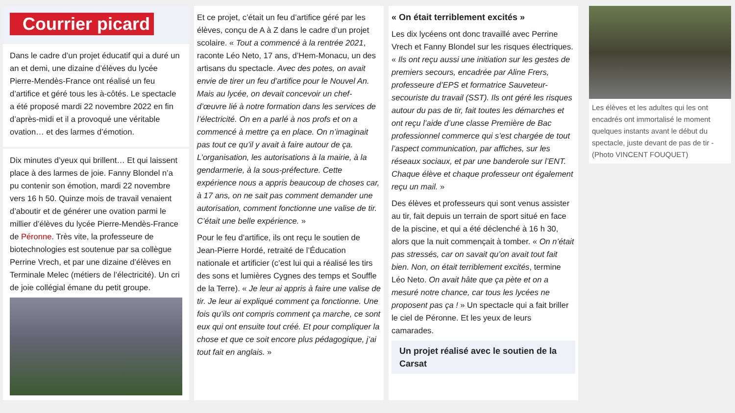Courrier picard
Dans le cadre d’un projet éducatif qui a duré un an et demi, une dizaine d’élèves du lycée Pierre-Mendès-France ont réalisé un feu d’artifice et géré tous les à-côtés. Le spectacle a été proposé mardi 22 novembre 2022 en fin d’après-midi et il a provoqué une véritable ovation… et des larmes d’émotion.
Dix minutes d’yeux qui brillent… Et qui laissent place à des larmes de joie. Fanny Blondel n’a pu contenir son émotion, mardi 22 novembre vers 16 h 50. Quinze mois de travail venaient d’aboutir et de générer une ovation parmi le millier d’élèves du lycée Pierre-Mendès-France de Péronne. Très vite, la professeure de biotechnologies est soutenue par sa collègue Perrine Vrech, et par une dizaine d’élèves en Terminale Melec (métiers de l’électricité). Un cri de joie collégial émane du petit groupe.
Et ce projet, c’était un feu d’artifice géré par les élèves, conçu de A à Z dans le cadre d’un projet scolaire. « Tout a commencé à la rentrée 2021, raconte Léo Neto, 17 ans, d’Hem-Monacu, un des artisans du spectacle. Avec des potes, on avait envie de tirer un feu d’artifice pour le Nouvel An. Mais au lycée, on devait concevoir un chef-d’œuvre lié à notre formation dans les services de l’électricité. On en a parlé à nos profs et on a commencé à mettre ça en place. On n’imaginait pas tout ce qu’il y avait à faire autour de ça. L’organisation, les autorisations à la mairie, à la gendarmerie, à la sous-préfecture. Cette expérience nous a appris beaucoup de choses car, à 17 ans, on ne sait pas comment demander une autorisation, comment fonctionne une valise de tir. C’était une belle expérience. »
Pour le feu d’artifice, ils ont reçu le soutien de Jean-Pierre Hordé, retraité de l’Éducation nationale et artificier (c’est lui qui a réalisé les tirs des sons et lumières Cygnes des temps et Souffle de la Terre). « Je leur ai appris à faire une valise de tir. Je leur ai expliqué comment ça fonctionne. Une fois qu’ils ont compris comment ça marche, ce sont eux qui ont ensuite tout créé. Et pour compliquer la chose et que ce soit encore plus pédagogique, j’ai tout fait en anglais. »
« On était terriblement excités »
Les dix lycéens ont donc travaillé avec Perrine Vrech et Fanny Blondel sur les risques électriques. « Ils ont reçu aussi une initiation sur les gestes de premiers secours, encadrée par Aline Frers, professeure d’EPS et formatrice Sauveteur-secouriste du travail (SST). Ils ont géré les risques autour du pas de tir, fait toutes les démarches et ont reçu l’aide d’une classe Première de Bac professionnel commerce qui s’est chargée de tout l’aspect communication, par affiches, sur les réseaux sociaux, et par une banderole sur l’ENT. Chaque élève et chaque professeur ont également reçu un mail. »
Des élèves et professeurs qui sont venus assister au tir, fait depuis un terrain de sport situé en face de la piscine, et qui a été déclenché à 16 h 30, alors que la nuit commençait à tomber. « On n’était pas stressés, car on savait qu’on avait tout fait bien. Non, on était terriblement excités, termine Léo Neto. On avait hâte que ça pète et on a mesuré notre chance, car tous les lycées ne proposent pas ça ! » Un spectacle qui a fait briller le ciel de Péronne. Et les yeux de leurs camarades.
Un projet réalisé avec le soutien de la Carsat
Les élèves et les adultes qui les ont encadrés ont immortalisé le moment quelques instants avant le début du spectacle, juste devant de pas de tir - (Photo VINCENT FOUQUET)